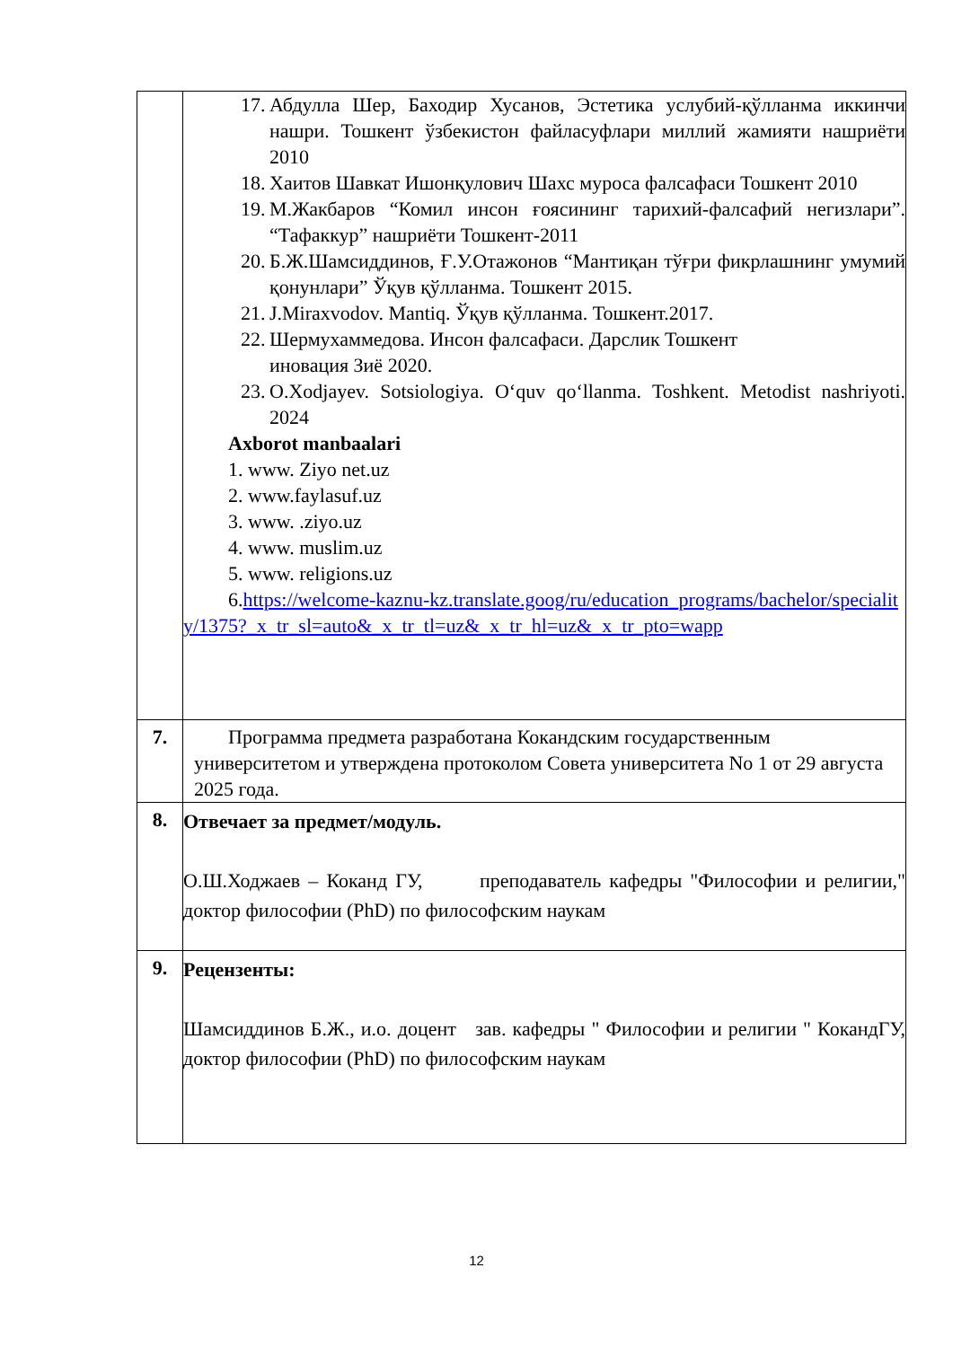| | 17. Абдулла Шер, Баходир Хусанов, Эстетика услубий-қўлланма иккинчи нашри. Тошкент ўзбекистон файласуфлари миллий жамияти нашриёти 2010 18. Хаитов Шавкат Ишонқулович Шахс муроса фалсафаси Тошкент 2010 19. М.Жакбаров “Комил инсон ғоясининг тарихий-фалсафий негизлари”. “Тафаккур” нашриёти Тошкент-2011 20. Б.Ж.Шамсиддинов, Ғ.У.Отажонов “Мантиқан тўғри фикрлашнинг умумий қонунлари” Ўқув қўлланма. Тошкент 2015. 21. J.Miraxvodov. Mantiq. Ўқув қўлланма. Тошкент.2017. 22. Шермухаммедова. Инсон фалсафаси. Дарслик Тошкент иновация Зиё 2020. 23. O.Xodjayev. Sotsiologiya. O‘quv qo‘llanma. Toshkent. Metodist nashriyoti. 2024 Axborot manbaalari 1. www. Ziyo net.uz 2. www.faylasuf.uz 3. www. .ziyo.uz 4. www. muslim.uz 5. www. religions.uz 6. https://welcome-kaznu-kz.translate.goog/ru/education_programs/bachelor/speciality/1375?_x_tr_sl=auto&_x_tr_tl=uz&_x_tr_hl=uz&_x_tr_pto=wapp |
| 7. | Программа предмета разработана Кокандским государственным университетом и утверждена протоколом Совета университета No 1 от 29 августа 2025 года. |
| 8. | Отвечает за предмет/модуль. О.Ш.Ходжаев – Коканд ГУ, преподаватель кафедры "Философии и религии," доктор философии (PhD) по философским наукам |
| 9. | Рецензенты: Шамсиддинов Б.Ж., и.о. доцент зав. кафедры " Философии и религии " КокандГУ, доктор философии (PhD) по философским наукам |
12